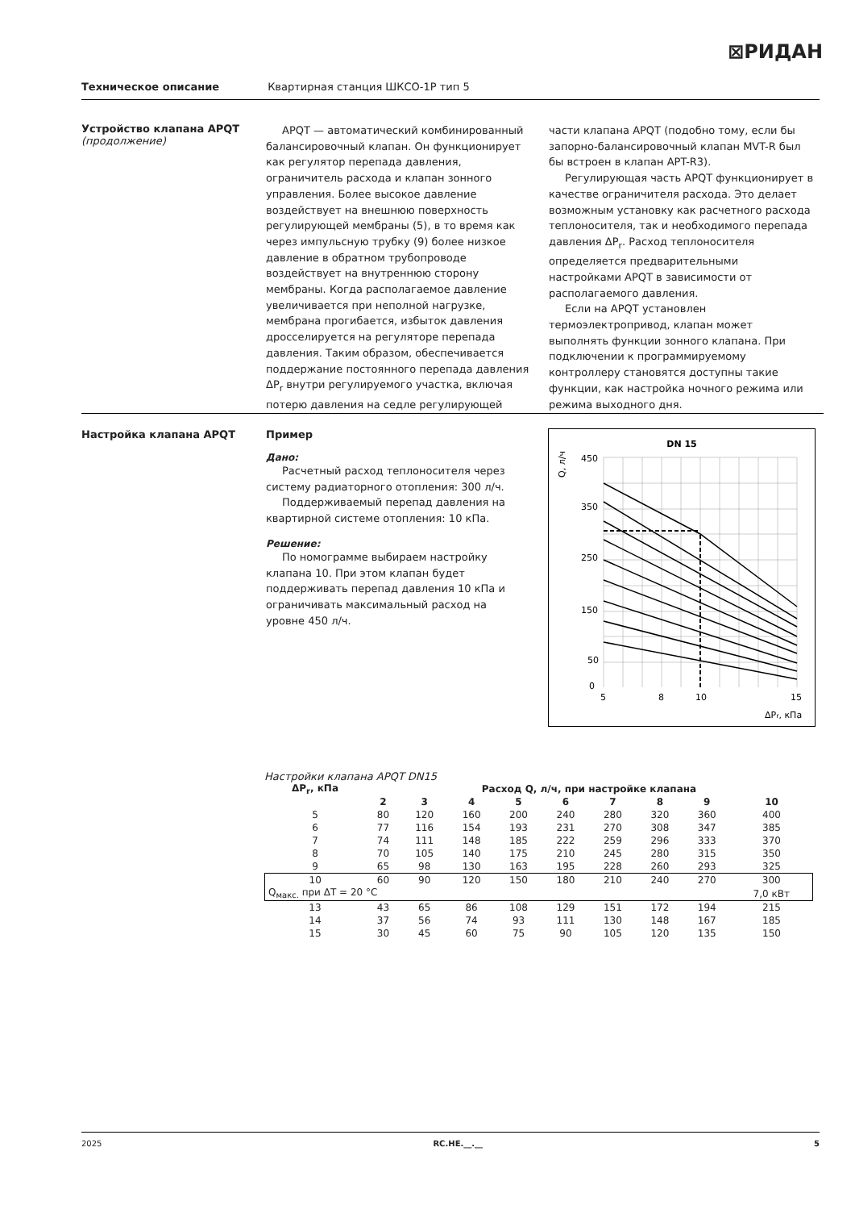⊠РИДАН
Техническое описание Квартирная станция ШКСО-1Р тип 5
Устройство клапана APQT (продолжение)
APQT — автоматический комбинированный балансировочный клапан. Он функционирует как регулятор перепада давления, ограничитель расхода и клапан зонного управления. Более высокое давление воздействует на внешнюю поверхность регулирующей мембраны (5), в то время как через импульсную трубку (9) более низкое давление в обратном трубопроводе воздействует на внутреннюю сторону мембраны. Когда располагаемое давление увеличивается при неполной нагрузке, мембрана прогибается, избыток давления дросселируется на регуляторе перепада давления. Таким образом, обеспечивается поддержание постоянного перепада давления ΔP<sub>r</sub> внутри регулируемого участка, включая потерю давления на седле регулирующей части клапана APQT (подобно тому, если бы запорно-балансировочный клапан MVT-R был бы встроен в клапан APT-R3).
Регулирующая часть APQT функционирует в качестве ограничителя расхода. Это делает возможным установку как расчетного расхода теплоносителя, так и необходимого перепада давления ΔP<sub>r</sub>. Расход теплоносителя определяется предварительными настройками APQT в зависимости от располагаемого давления.
Если на APQT установлен термоэлектропривод, клапан может выполнять функции зонного клапана. При подключении к программируемому контроллеру становятся доступны такие функции, как настройка ночного режима или режима выходного дня.
Настройка клапана APQT Пример
Дано:
Расчетный расход теплоносителя через систему радиаторного отопления: 300 л/ч.
Поддерживаемый перепад давления на квартирной системе отопления: 10 кПа.
Решение:
По номограмме выбираем настройку клапана 10. При этом клапан будет поддерживать перепад давления 10 кПа и ограничивать максимальный расход на уровне 450 л/ч.
DN 15
450
350
250
150
50
0
5
8
10
15
ΔPr, кПа
Q, л/ч
Настройки клапана APQT DN15
| ΔP<sub>r</sub>, кПа | Расход Q, л/ч, при настройке клапана | | | | | | | | |
| --- | --- | --- | --- | --- | --- | --- | --- | --- | --- |
| | 2 | 3 | 4 | 5 | 6 | 7 | 8 | 9 | 10 |
| 5 | 80 | 120 | 160 | 200 | 240 | 280 | 320 | 360 | 400 |
| 6 | 77 | 116 | 154 | 193 | 231 | 270 | 308 | 347 | 385 |
| 7 | 74 | 111 | 148 | 185 | 222 | 259 | 296 | 333 | 370 |
| 8 | 70 | 105 | 140 | 175 | 210 | 245 | 280 | 315 | 350 |
| 9 | 65 | 98 | 130 | 163 | 195 | 228 | 260 | 293 | 325 |
| 10 | 60 | 90 | 120 | 150 | 180 | 210 | 240 | 270 | 300 |
| Q<sub>макс.</sub> при ΔT = 20 °C | | | | | | | | | 7,0 кВт |
| 13 | 43 | 65 | 86 | 108 | 129 | 151 | 172 | 194 | 215 |
| 14 | 37 | 56 | 74 | 93 | 111 | 130 | 148 | 167 | 185 |
| 15 | 30 | 45 | 60 | 75 | 90 | 105 | 120 | 135 | 150 |
2025 RC.HE.__.__ 5